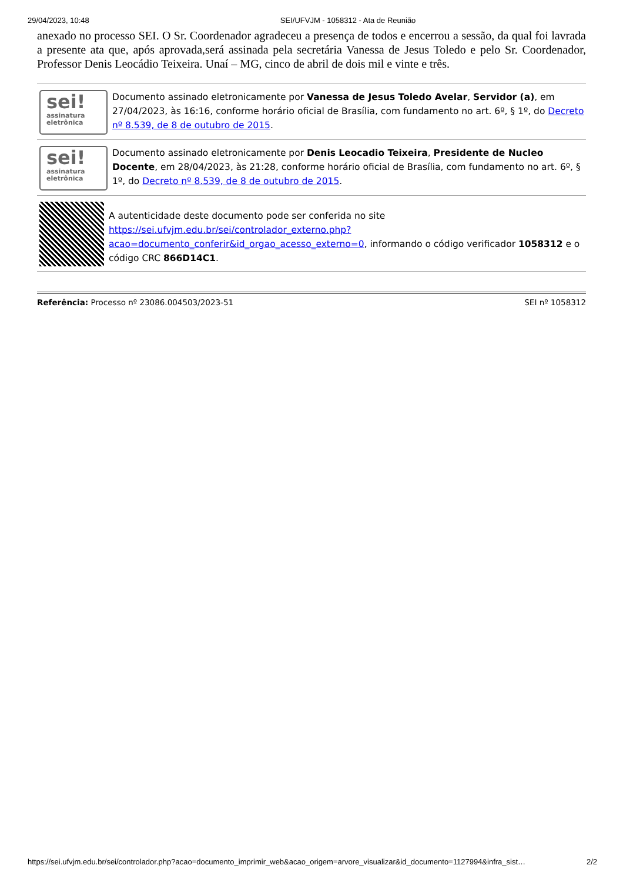29/04/2023, 10:48 SEI/UFVJM - 1058312 - Ata de Reunião
anexado no processo SEI. O Sr. Coordenador agradeceu a presença de todos e encerrou a sessão, da qual foi lavrada a presente ata que, após aprovada,será assinada pela secretária Vanessa de Jesus Toledo e pelo Sr. Coordenador, Professor Denis Leocádio Teixeira. Unaí – MG, cinco de abril de dois mil e vinte e três.
sei!
assinatura
eletrônica
Documento assinado eletronicamente por Vanessa de Jesus Toledo Avelar, Servidor (a), em 27/04/2023, às 16:16, conforme horário oficial de Brasília, com fundamento no art. 6º, § 1º, do Decreto nº 8.539, de 8 de outubro de 2015.
sei!
assinatura
eletrônica
Documento assinado eletronicamente por Denis Leocadio Teixeira, Presidente de Nucleo Docente, em 28/04/2023, às 21:28, conforme horário oficial de Brasília, com fundamento no art. 6º, § 1º, do Decreto nº 8.539, de 8 de outubro de 2015.
A autenticidade deste documento pode ser conferida no site https://sei.ufvjm.edu.br/sei/controlador_externo.php?
acao=documento_conferir&id_orgao_acesso_externo=0, informando o código verificador 1058312 e o código CRC 866D14C1.
Referência: Processo nº 23086.004503/2023-51 SEI nº 1058312
https://sei.ufvjm.edu.br/sei/controlador.php?acao=documento_imprimir_web&acao_origem=arvore_visualizar&id_documento=1127994&infra_sist… 2/2